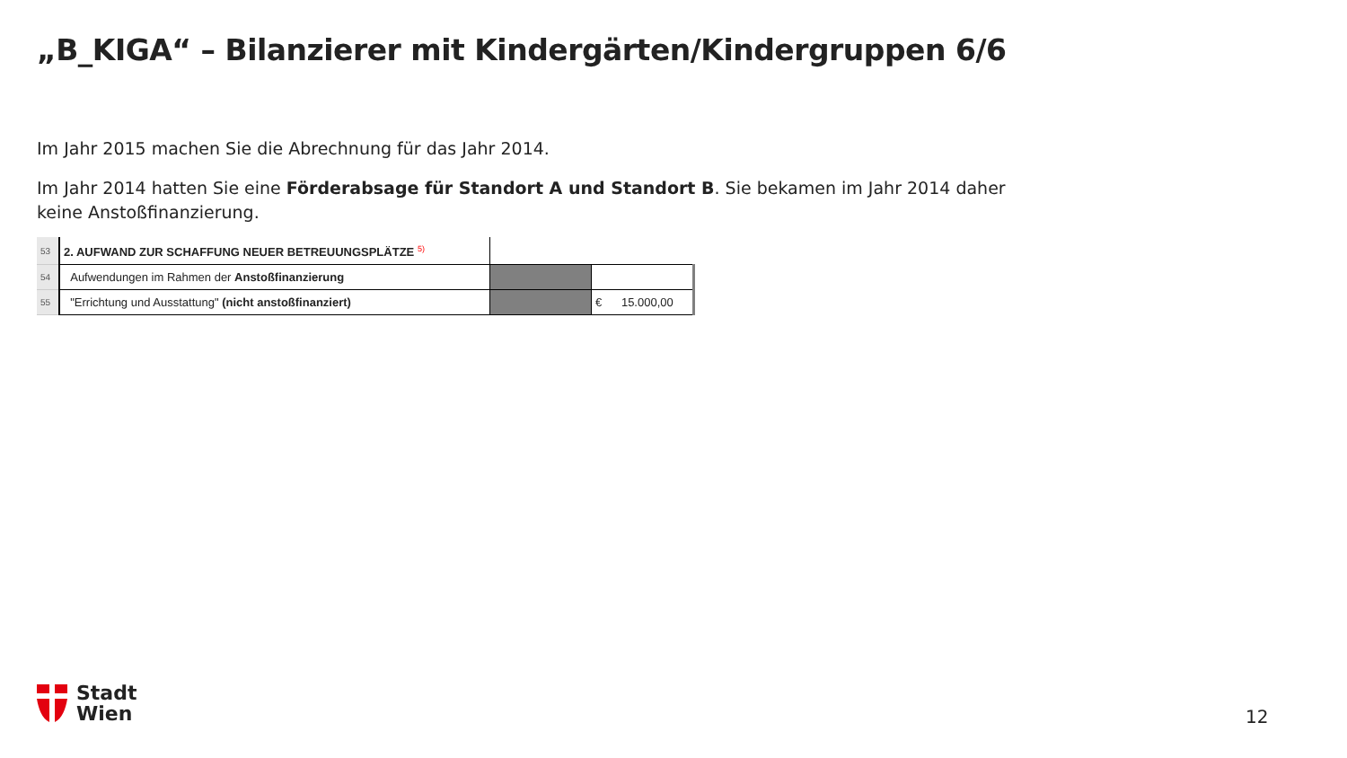„B_KIGA“ – Bilanzierer mit Kindergärten/Kindergruppen 6/6
Im Jahr 2015 machen Sie die Abrechnung für das Jahr 2014.
Im Jahr 2014 hatten Sie eine Förderabsage für Standort A und Standort B. Sie bekamen im Jahr 2014 daher keine Anstoßfinanzierung.
| 53 | 2. AUFWAND ZUR SCHAFFUNG NEUER BETREUUNGSPLÄTZE <sup>5)</sup> | | |
| 54 | Aufwendungen im Rahmen der Anstoßfinanzierung | | |
| 55 | "Errichtung und Ausstattung" (nicht anstoßfinanziert) | | € 15.000,00 |
Stadt
Wien
12